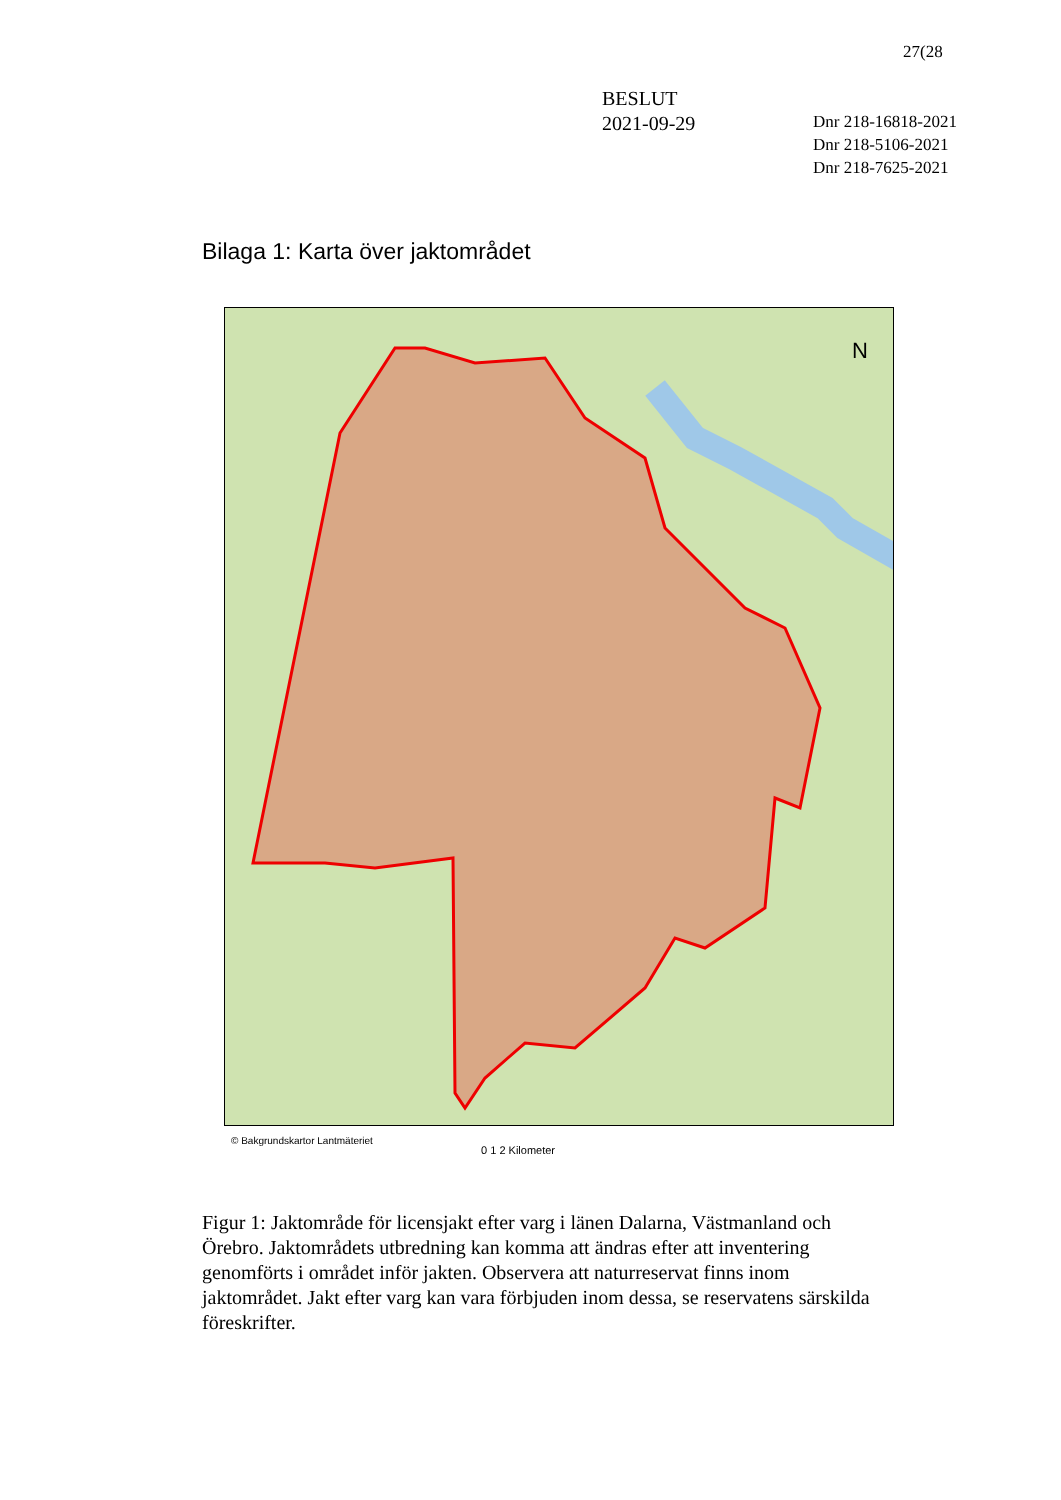27(28
BESLUT
2021-09-29
Dnr 218-16818-2021
Dnr 218-5106-2021
Dnr 218-7625-2021
Bilaga 1: Karta över jaktområdet
N
© Bakgrundskartor Lantmäteriet
0 1 2 Kilometer
Figur 1: Jaktområde för licensjakt efter varg i länen Dalarna, Västmanland och Örebro. Jaktområdets utbredning kan komma att ändras efter att inventering genomförts i området inför jakten. Observera att naturreservat finns inom jaktområdet. Jakt efter varg kan vara förbjuden inom dessa, se reservatens särskilda föreskrifter.